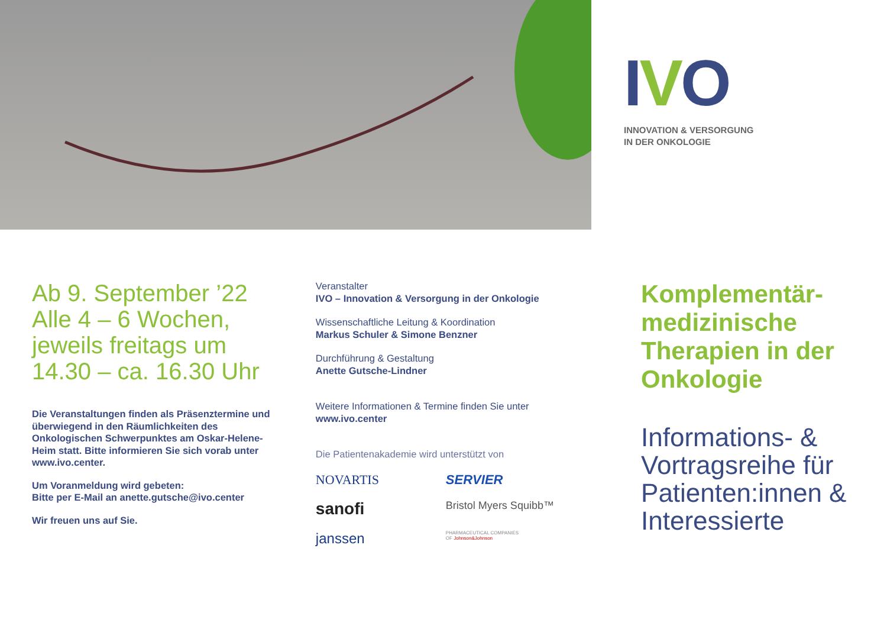IVO
INNOVATION & VERSORGUNG
IN DER ONKOLOGIE
Ab 9. September ’22
Alle 4 – 6 Wochen,
jeweils freitags um
14.30 – ca. 16.30 Uhr
Die Veranstaltungen finden als Präsenztermine und überwiegend in den Räumlichkeiten des Onkologischen Schwerpunktes am Oskar-Helene-Heim statt. Bitte informieren Sie sich vorab unter www.ivo.center.
Um Voranmeldung wird gebeten:
Bitte per E-Mail an anette.gutsche@ivo.center
Wir freuen uns auf Sie.
Veranstalter
IVO – Innovation & Versorgung in der Onkologie
Wissenschaftliche Leitung & Koordination
Markus Schuler & Simone Benzner
Durchführung & Gestaltung
Anette Gutsche-Lindner
Weitere Informationen & Termine finden Sie unter
www.ivo.center
Die Patientenakademie wird unterstützt von
NOVARTIS
SERVIER
sanofi
Bristol Myers Squibb™
janssen
PHARMACEUTICAL COMPANIES
OF Johnson&Johnson
Komplementär-
medizinische
Therapien in der
Onkologie
Informations- &
Vortragsreihe für
Patienten:innen &
Interessierte